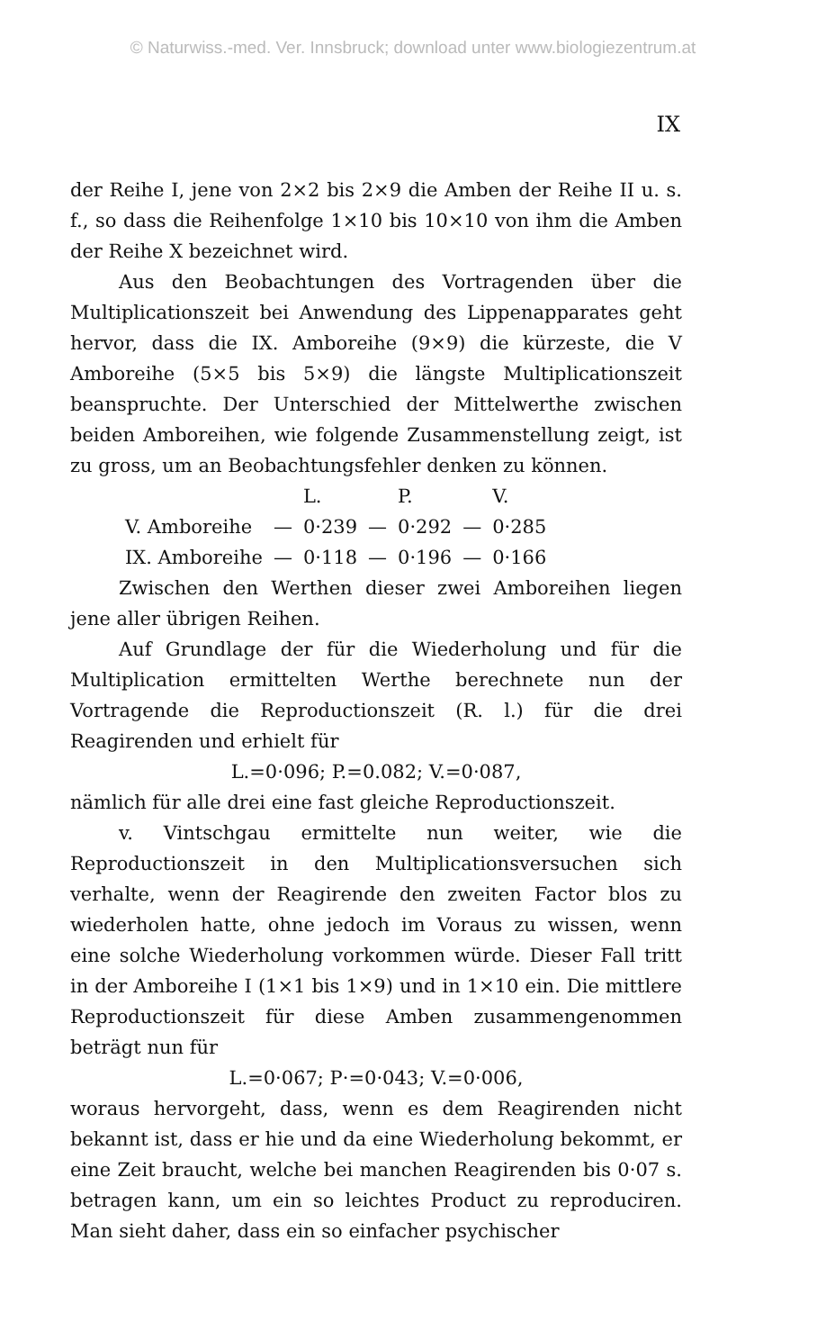© Naturwiss.-med. Ver. Innsbruck; download unter www.biologiezentrum.at
IX
der Reihe I, jene von 2×2 bis 2×9 die Amben der Reihe II u. s. f., so dass die Reihenfolge 1×10 bis 10×10 von ihm die Amben der Reihe X bezeichnet wird.
Aus den Beobachtungen des Vortragenden über die Multiplicationszeit bei Anwendung des Lippenapparates geht hervor, dass die IX. Amboreihe (9×9) die kürzeste, die V Amboreihe (5×5 bis 5×9) die längste Multiplicationszeit beanspruchte. Der Unterschied der Mittelwerthe zwischen beiden Amboreihen, wie folgende Zusammenstellung zeigt, ist zu gross, um an Beobachtungsfehler denken zu können.
| | | L. | | P. | | V. |
| --- | --- | --- | --- | --- | --- | --- |
| V. Amboreihe | — | 0·239 | — | 0·292 | — | 0·285 |
| IX. Amboreihe | — | 0·118 | — | 0·196 | — | 0·166 |
Zwischen den Werthen dieser zwei Amboreihen liegen jene aller übrigen Reihen.
Auf Grundlage der für die Wiederholung und für die Multiplication ermittelten Werthe berechnete nun der Vortragende die Reproductionszeit (R. l.) für die drei Reagirenden und erhielt für
L.=0·096; P.=0.082; V.=0·087,
nämlich für alle drei eine fast gleiche Reproductionszeit.
v. Vintschgau ermittelte nun weiter, wie die Reproductionszeit in den Multiplicationsversuchen sich verhalte, wenn der Reagirende den zweiten Factor blos zu wiederholen hatte, ohne jedoch im Voraus zu wissen, wenn eine solche Wiederholung vorkommen würde. Dieser Fall tritt in der Amboreihe I (1×1 bis 1×9) und in 1×10 ein. Die mittlere Reproductionszeit für diese Amben zusammengenommen beträgt nun für
L.=0·067; P·=0·043; V.=0·006,
woraus hervorgeht, dass, wenn es dem Reagirenden nicht bekannt ist, dass er hie und da eine Wiederholung bekommt, er eine Zeit braucht, welche bei manchen Reagirenden bis 0·07 s. betragen kann, um ein so leichtes Product zu reproduciren. Man sieht daher, dass ein so einfacher psychischer